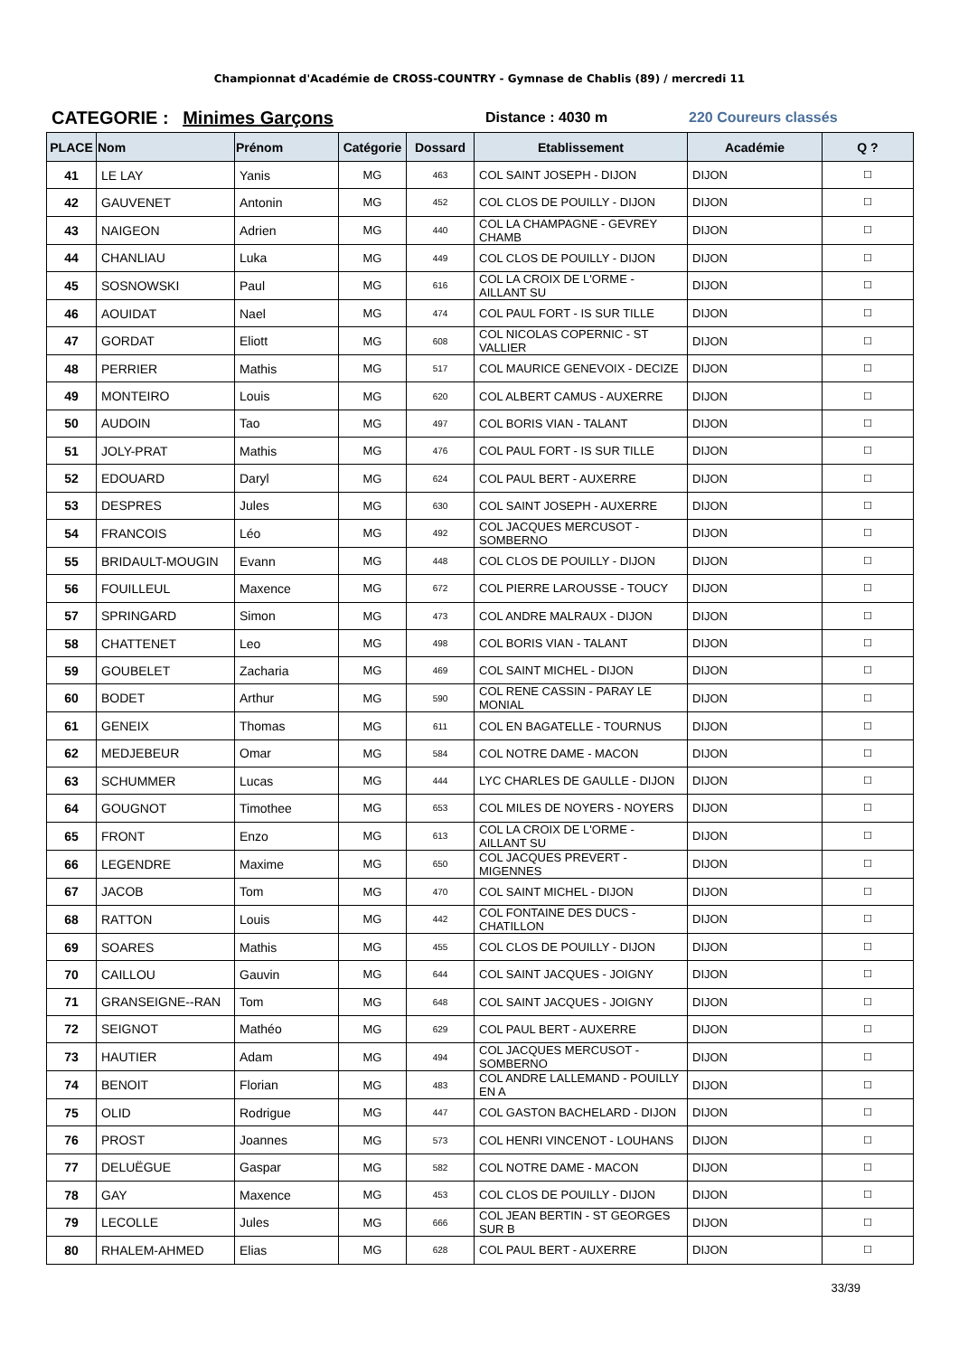Championnat d'Académie de CROSS-COUNTRY - Gymnase de Chablis (89) / mercredi 11
CATEGORIE : Minimes Garçons
Distance : 4030 m 220 Coureurs classés
| PLACE | Nom | Prénom | Catégorie | Dossard | Etablissement | Académie | Q ? |
| --- | --- | --- | --- | --- | --- | --- | --- |
| 41 | LE LAY | Yanis | MG | 463 | COL SAINT JOSEPH - DIJON | DIJON | ☐ |
| 42 | GAUVENET | Antonin | MG | 452 | COL CLOS DE POUILLY - DIJON | DIJON | ☐ |
| 43 | NAIGEON | Adrien | MG | 440 | COL LA CHAMPAGNE - GEVREY CHAMB | DIJON | ☐ |
| 44 | CHANLIAU | Luka | MG | 449 | COL CLOS DE POUILLY - DIJON | DIJON | ☐ |
| 45 | SOSNOWSKI | Paul | MG | 616 | COL LA CROIX DE L'ORME - AILLANT SU | DIJON | ☐ |
| 46 | AOUIDAT | Nael | MG | 474 | COL PAUL FORT - IS SUR TILLE | DIJON | ☐ |
| 47 | GORDAT | Eliott | MG | 608 | COL NICOLAS COPERNIC - ST VALLIER | DIJON | ☐ |
| 48 | PERRIER | Mathis | MG | 517 | COL MAURICE GENEVOIX - DECIZE | DIJON | ☐ |
| 49 | MONTEIRO | Louis | MG | 620 | COL ALBERT CAMUS - AUXERRE | DIJON | ☐ |
| 50 | AUDOIN | Tao | MG | 497 | COL BORIS VIAN - TALANT | DIJON | ☐ |
| 51 | JOLY-PRAT | Mathis | MG | 476 | COL PAUL FORT - IS SUR TILLE | DIJON | ☐ |
| 52 | EDOUARD | Daryl | MG | 624 | COL PAUL BERT - AUXERRE | DIJON | ☐ |
| 53 | DESPRES | Jules | MG | 630 | COL SAINT JOSEPH - AUXERRE | DIJON | ☐ |
| 54 | FRANCOIS | Léo | MG | 492 | COL JACQUES MERCUSOT - SOMBERNO | DIJON | ☐ |
| 55 | BRIDAULT-MOUGIN | Evann | MG | 448 | COL CLOS DE POUILLY - DIJON | DIJON | ☐ |
| 56 | FOUILLEUL | Maxence | MG | 672 | COL PIERRE LAROUSSE - TOUCY | DIJON | ☐ |
| 57 | SPRINGARD | Simon | MG | 473 | COL ANDRE MALRAUX - DIJON | DIJON | ☐ |
| 58 | CHATTENET | Leo | MG | 498 | COL BORIS VIAN - TALANT | DIJON | ☐ |
| 59 | GOUBELET | Zacharia | MG | 469 | COL SAINT MICHEL - DIJON | DIJON | ☐ |
| 60 | BODET | Arthur | MG | 590 | COL RENE CASSIN - PARAY LE MONIAL | DIJON | ☐ |
| 61 | GENEIX | Thomas | MG | 611 | COL EN BAGATELLE - TOURNUS | DIJON | ☐ |
| 62 | MEDJEBEUR | Omar | MG | 584 | COL NOTRE DAME - MACON | DIJON | ☐ |
| 63 | SCHUMMER | Lucas | MG | 444 | LYC CHARLES DE GAULLE - DIJON | DIJON | ☐ |
| 64 | GOUGNOT | Timothee | MG | 653 | COL MILES DE NOYERS - NOYERS | DIJON | ☐ |
| 65 | FRONT | Enzo | MG | 613 | COL LA CROIX DE L'ORME - AILLANT SU | DIJON | ☐ |
| 66 | LEGENDRE | Maxime | MG | 650 | COL JACQUES PREVERT - MIGENNES | DIJON | ☐ |
| 67 | JACOB | Tom | MG | 470 | COL SAINT MICHEL - DIJON | DIJON | ☐ |
| 68 | RATTON | Louis | MG | 442 | COL FONTAINE DES DUCS - CHATILLON | DIJON | ☐ |
| 69 | SOARES | Mathis | MG | 455 | COL CLOS DE POUILLY - DIJON | DIJON | ☐ |
| 70 | CAILLOU | Gauvin | MG | 644 | COL SAINT JACQUES - JOIGNY | DIJON | ☐ |
| 71 | GRANSEIGNE--RAN | Tom | MG | 648 | COL SAINT JACQUES - JOIGNY | DIJON | ☐ |
| 72 | SEIGNOT | Mathéo | MG | 629 | COL PAUL BERT - AUXERRE | DIJON | ☐ |
| 73 | HAUTIER | Adam | MG | 494 | COL JACQUES MERCUSOT - SOMBERNO | DIJON | ☐ |
| 74 | BENOIT | Florian | MG | 483 | COL ANDRE LALLEMAND - POUILLY EN A | DIJON | ☐ |
| 75 | OLID | Rodrigue | MG | 447 | COL GASTON BACHELARD - DIJON | DIJON | ☐ |
| 76 | PROST | Joannes | MG | 573 | COL HENRI VINCENOT - LOUHANS | DIJON | ☐ |
| 77 | DELUËGUE | Gaspar | MG | 582 | COL NOTRE DAME - MACON | DIJON | ☐ |
| 78 | GAY | Maxence | MG | 453 | COL CLOS DE POUILLY - DIJON | DIJON | ☐ |
| 79 | LECOLLE | Jules | MG | 666 | COL JEAN BERTIN - ST GEORGES SUR B | DIJON | ☐ |
| 80 | RHALEM-AHMED | Elias | MG | 628 | COL PAUL BERT - AUXERRE | DIJON | ☐ |
33/39